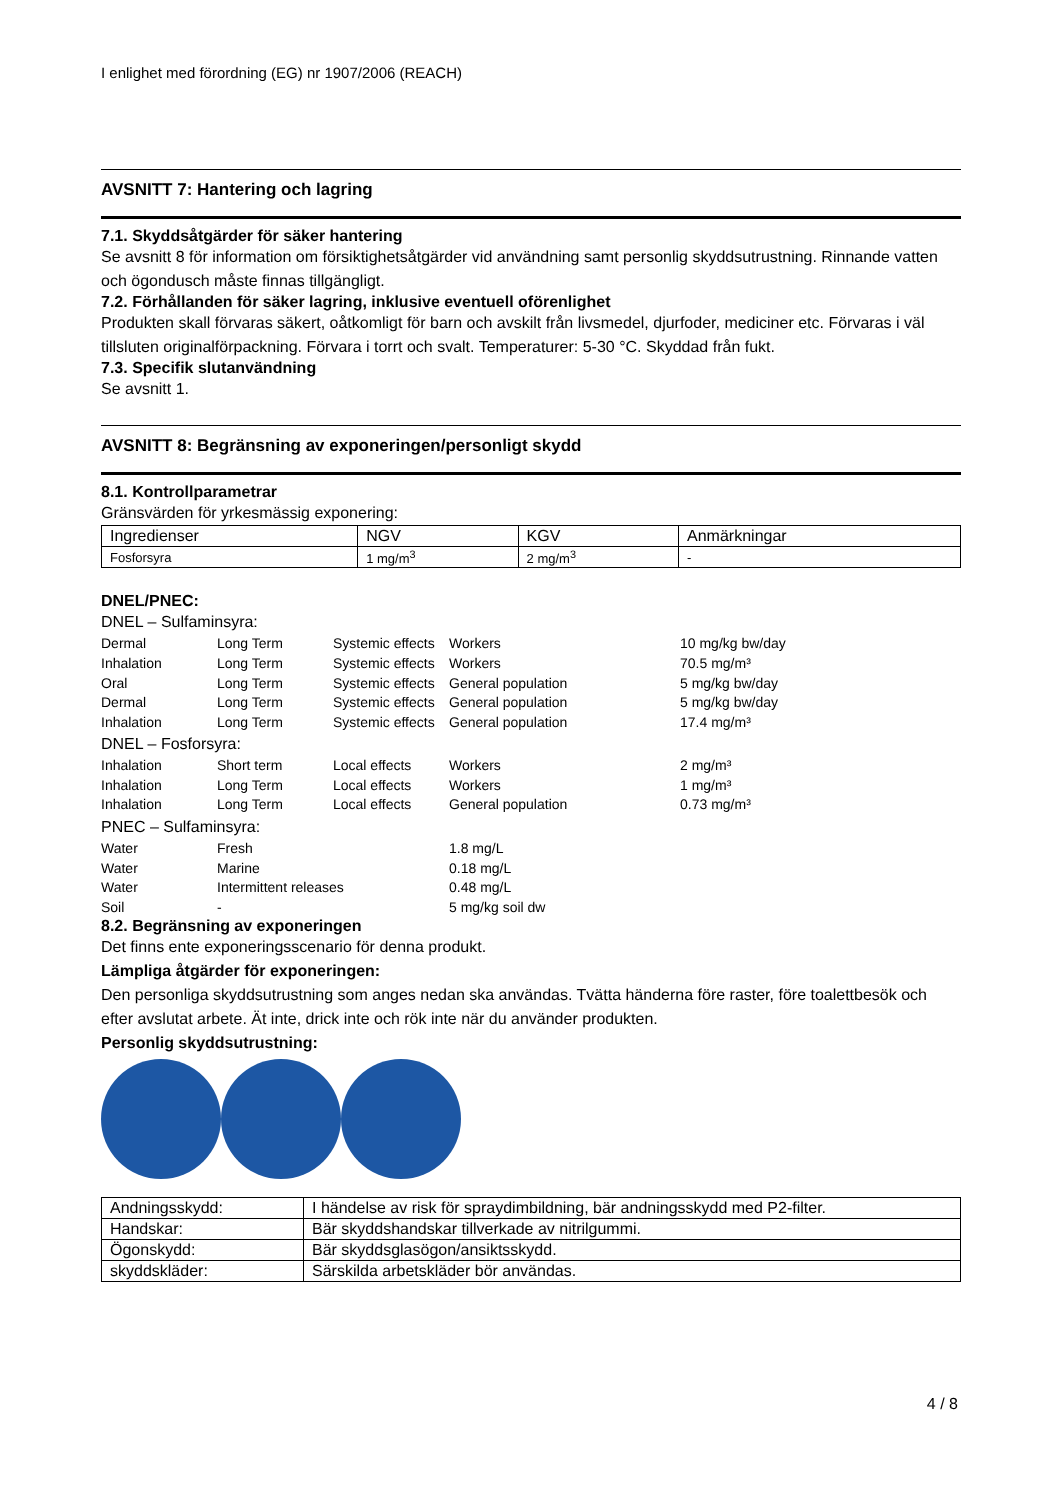I enlighet med förordning (EG) nr 1907/2006 (REACH)
AVSNITT 7: Hantering och lagring
7.1. Skyddsåtgärder för säker hantering
Se avsnitt 8 för information om försiktighetsåtgärder vid användning samt personlig skyddsutrustning. Rinnande vatten och ögondusch måste finnas tillgängligt.
7.2. Förhållanden för säker lagring, inklusive eventuell oförenlighet
Produkten skall förvaras säkert, oåtkomligt för barn och avskilt från livsmedel, djurfoder, mediciner etc. Förvaras i väl tillsluten originalförpackning. Förvara i torrt och svalt. Temperaturer: 5-30 °C. Skyddad från fukt.
7.3. Specifik slutanvändning
Se avsnitt 1.
AVSNITT 8: Begränsning av exponeringen/personligt skydd
8.1. Kontrollparametrar
Gränsvärden för yrkesmässig exponering:
| Ingredienser | NGV | KGV | Anmärkningar |
| Fosforsyra | 1 mg/m<sup>3</sup> | 2 mg/m<sup>3</sup> | - |
DNEL/PNEC:
DNEL – Sulfaminsyra:
Dermal Long Term Systemic effects Workers 10 mg/kg bw/day Inhalation Long Term Systemic effects Workers 70.5 mg/m³ Oral Long Term Systemic effects General population 5 mg/kg bw/day Dermal Long Term Systemic effects General population 5 mg/kg bw/day Inhalation Long Term Systemic effects General population 17.4 mg/m³
DNEL – Fosforsyra:
Inhalation Short term Local effects Workers 2 mg/m³ Inhalation Long Term Local effects Workers 1 mg/m³ Inhalation Long Term Local effects General population 0.73 mg/m³
PNEC – Sulfaminsyra:
Water Fresh 1.8 mg/L Water Marine 0.18 mg/L Water Intermittent releases 0.48 mg/L Soil - 5 mg/kg soil dw
8.2. Begränsning av exponeringen
Det finns ente exponeringsscenario för denna produkt.
Lämpliga åtgärder för exponeringen:
Den personliga skyddsutrustning som anges nedan ska användas. Tvätta händerna före raster, före toalettbesök och efter avslutat arbete. Ät inte, drick inte och rök inte när du använder produkten.
Personlig skyddsutrustning:
| Andningsskydd: | I händelse av risk för spraydimbildning, bär andningsskydd med P2-filter. |
| Handskar: | Bär skyddshandskar tillverkade av nitrilgummi. |
| Ögonskydd: | Bär skyddsglasögon/ansiktsskydd. |
| skyddskläder: | Särskilda arbetskläder bör användas. |
4 / 8